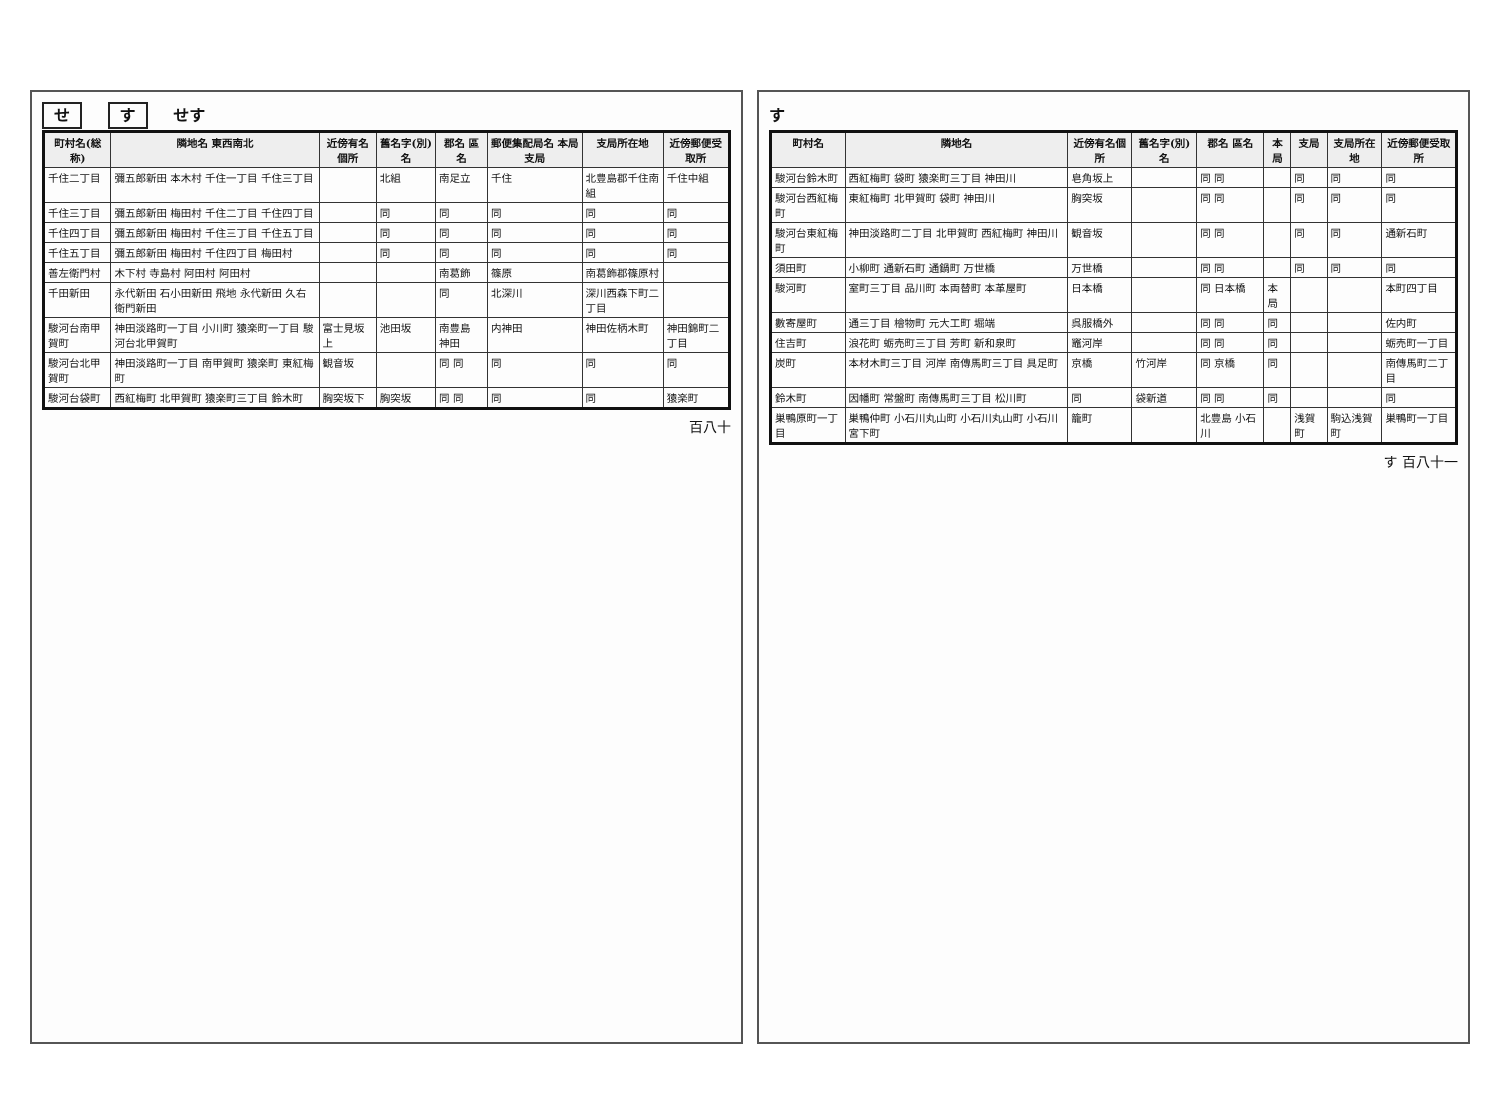せ す せす
| 町村名(総称) | 隣地名 東西南北 | 近傍有名個所 | 舊名字(別)名 | 郡名 區名 | 郵便集配局名 本局 支局 | 支局所在地 | 近傍郵便受取所 |
| --- | --- | --- | --- | --- | --- | --- | --- |
| 千住二丁目 | 彌五郎新田 本木村 千住一丁目 千住三丁目 | | 北組 | 南足立 | 千住 | 北豊島郡千住南組 | 千住中組 |
| 千住三丁目 | 彌五郎新田 梅田村 千住二丁目 千住四丁目 | | 同 | 同 | 同 | 同 | 同 |
| 千住四丁目 | 彌五郎新田 梅田村 千住三丁目 千住五丁目 | | 同 | 同 | 同 | 同 | 同 |
| 千住五丁目 | 彌五郎新田 梅田村 千住四丁目 梅田村 | | 同 | 同 | 同 | 同 | 同 |
| 善左衛門村 | 木下村 寺島村 阿田村 阿田村 | | | 南葛飾 | 篠原 | 南葛飾郡篠原村 | |
| 千田新田 | 永代新田 石小田新田 飛地 永代新田 久右衛門新田 | | | 同 | 北深川 | 深川西森下町二丁目 | |
| 駿河台南甲賀町 | 神田淡路町一丁目 小川町 猿楽町一丁目 駿河台北甲賀町 | 富士見坂上 | 池田坂 | 南豊島 神田 | 内神田 | 神田佐柄木町 | 神田錦町二丁目 |
| 駿河台北甲賀町 | 神田淡路町一丁目 南甲賀町 猿楽町 東紅梅町 | 観音坂 | | 同 同 | 同 | 同 | 同 |
| 駿河台袋町 | 西紅梅町 北甲賀町 猿楽町三丁目 鈴木町 | 胸突坂下 | 胸突坂 | 同 同 | 同 | 同 | 猿楽町 |
百八十
す
| 町村名 | 隣地名 | 近傍有名個所 | 舊名字(別)名 | 郡名 區名 | 本局 | 支局 | 支局所在地 | 近傍郵便受取所 |
| --- | --- | --- | --- | --- | --- | --- | --- | --- |
| 駿河台鈴木町 | 西紅梅町 袋町 猿楽町三丁目 神田川 | 皂角坂上 | | 同 同 | | 同 | 同 | 同 |
| 駿河台西紅梅町 | 東紅梅町 北甲賀町 袋町 神田川 | 胸突坂 | | 同 同 | | 同 | 同 | 同 |
| 駿河台東紅梅町 | 神田淡路町二丁目 北甲賀町 西紅梅町 神田川 | 観音坂 | | 同 同 | | 同 | 同 | 通新石町 |
| 須田町 | 小柳町 通新石町 通鍋町 万世橋 | 万世橋 | | 同 同 | | 同 | 同 | 同 |
| 駿河町 | 室町三丁目 品川町 本両替町 本革屋町 | 日本橋 | | 同 日本橋 | 本局 | | | 本町四丁目 |
| 數寄屋町 | 通三丁目 檜物町 元大工町 堀端 | 呉服橋外 | | 同 同 | 同 | | | 佐内町 |
| 住吉町 | 浪花町 蛎売町三丁目 芳町 新和泉町 | 竈河岸 | | 同 同 | 同 | | | 蛎売町一丁目 |
| 炭町 | 本材木町三丁目 河岸 南傳馬町三丁目 具足町 | 京橋 | 竹河岸 | 同 京橋 | 同 | | | 南傳馬町二丁目 |
| 鈴木町 | 因幡町 常盤町 南傳馬町三丁目 松川町 | 同 | 袋新道 | 同 同 | 同 | | | 同 |
| 巣鴨原町一丁目 | 巣鴨仲町 小石川丸山町 小石川丸山町 小石川宮下町 | 籠町 | | 北豊島 小石川 | | 浅賀町 | 駒込浅賀町 | 巣鴨町一丁目 |
す 百八十一